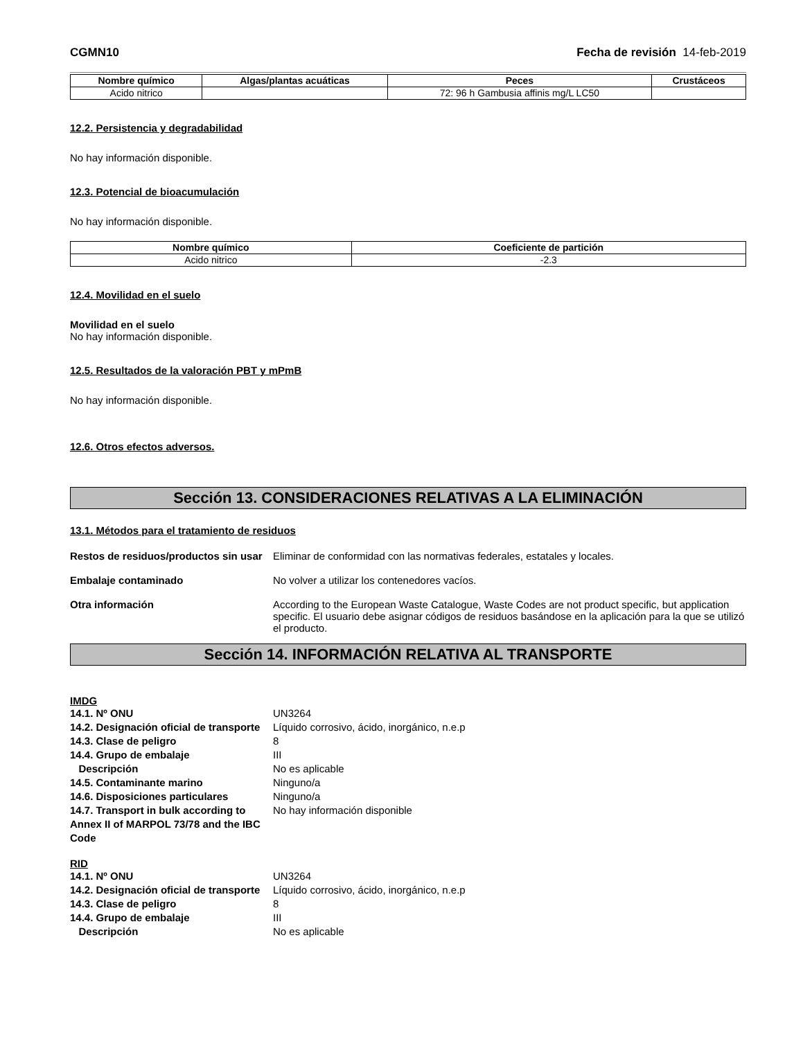CGMN10 Fecha de revisión 14-feb-2019
| Nombre químico | Algas/plantas acuáticas | Peces | Crustáceos |
| --- | --- | --- | --- |
| Acido nitrico | | 72: 96 h Gambusia affinis mg/L LC50 | |
12.2. Persistencia y degradabilidad
No hay información disponible.
12.3. Potencial de bioacumulación
No hay información disponible.
| Nombre químico | Coeficiente de partición |
| --- | --- |
| Acido nitrico | -2.3 |
12.4. Movilidad en el suelo
Movilidad en el suelo
No hay información disponible.
12.5. Resultados de la valoración PBT y mPmB
No hay información disponible.
12.6. Otros efectos adversos.
Sección 13. CONSIDERACIONES RELATIVAS A LA ELIMINACIÓN
13.1. Métodos para el tratamiento de residuos
Restos de residuos/productos sin usar Eliminar de conformidad con las normativas federales, estatales y locales.
Embalaje contaminado No volver a utilizar los contenedores vacíos.
Otra información According to the European Waste Catalogue, Waste Codes are not product specific, but application specific. El usuario debe asignar códigos de residuos basándose en la aplicación para la que se utilizó el producto.
Sección 14. INFORMACIÓN RELATIVA AL TRANSPORTE
IMDG
14.1. Nº ONU UN3264 14.2. Designación oficial de transporte Líquido corrosivo, ácido, inorgánico, n.e.p 14.3. Clase de peligro 8 14.4. Grupo de embalaje III Descripción No es aplicable 14.5. Contaminante marino Ninguno/a 14.6. Disposiciones particulares Ninguno/a 14.7. Transport in bulk according to Annex II of MARPOL 73/78 and the IBC Code No hay información disponible
RID
14.1. Nº ONU UN3264 14.2. Designación oficial de transporte Líquido corrosivo, ácido, inorgánico, n.e.p 14.3. Clase de peligro 8 14.4. Grupo de embalaje III Descripción No es aplicable